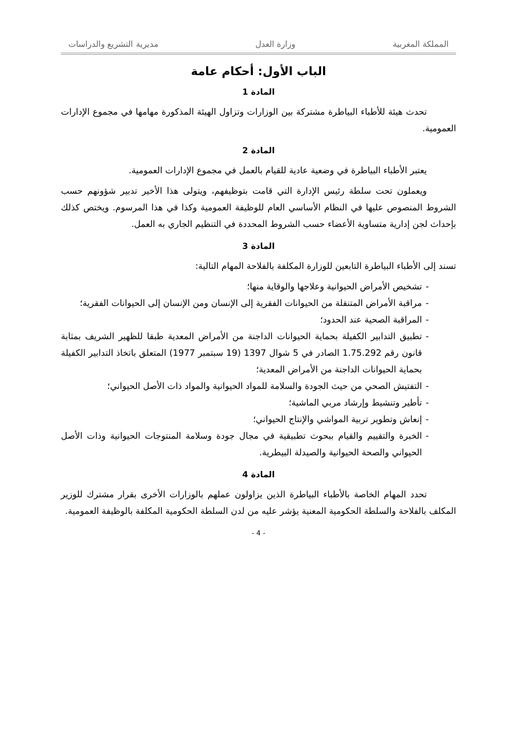المملكة المغربية وزارة العدل مديرية التشريع والدراسات
الباب الأول: أحكام عامة
المادة 1
تحدث هيئة للأطباء البياطرة مشتركة بين الوزارات وتزاول الهيئة المذكورة مهامها في مجموع الإدارات العمومية.
المادة 2
يعتبر الأطباء البياطرة في وضعية عادية للقيام بالعمل في مجموع الإدارات العمومية.
ويعملون تحت سلطة رئيس الإدارة التي قامت بتوظيفهم، ويتولى هذا الأخير تدبير شؤونهم حسب الشروط المنصوص عليها في النظام الأساسي العام للوظيفة العمومية وكذا في هذا المرسوم. ويختص كذلك بإحداث لجن إدارية متساوية الأعضاء حسب الشروط المحددة في التنظيم الجاري به العمل.
المادة 3
تسند إلى الأطباء البياطرة التابعين للوزارة المكلفة بالفلاحة المهام التالية:
- تشخيص الأمراض الحيوانية وعلاجها والوقاية منها؛
- مراقبة الأمراض المتنقلة من الحيوانات الفقرية إلى الإنسان ومن الإنسان إلى الحيوانات الفقرية؛
- المراقبة الصحية عند الحدود؛
- تطبيق التدابير الكفيلة بحماية الحيوانات الداجنة من الأمراض المعدية طبقا للظهير الشريف بمثابة قانون رقم 1.75.292 الصادر في 5 شوال 1397 (19 سبتمبر 1977) المتعلق باتخاذ التدابير الكفيلة بحماية الحيوانات الداجنة من الأمراض المعدية؛
- التفتيش الصحي من حيث الجودة والسلامة للمواد الحيوانية والمواد ذات الأصل الحيواني؛
- تأطير وتنشيط وإرشاد مربي الماشية؛
- إنعاش وتطوير تربية المواشي والإنتاج الحيواني؛
- الخبرة والتقييم والقيام ببحوث تطبيقية في مجال جودة وسلامة المنتوجات الحيوانية وذات الأصل الحيواني والصحة الحيوانية والصيدلة البيطرية.
المادة 4
تحدد المهام الخاصة بالأطباء البياطرة الذين يزاولون عملهم بالوزارات الأخرى بقرار مشترك للوزير المكلف بالفلاحة والسلطة الحكومية المعنية يؤشر عليه من لدن السلطة الحكومية المكلفة بالوظيفة العمومية.
- 4 -